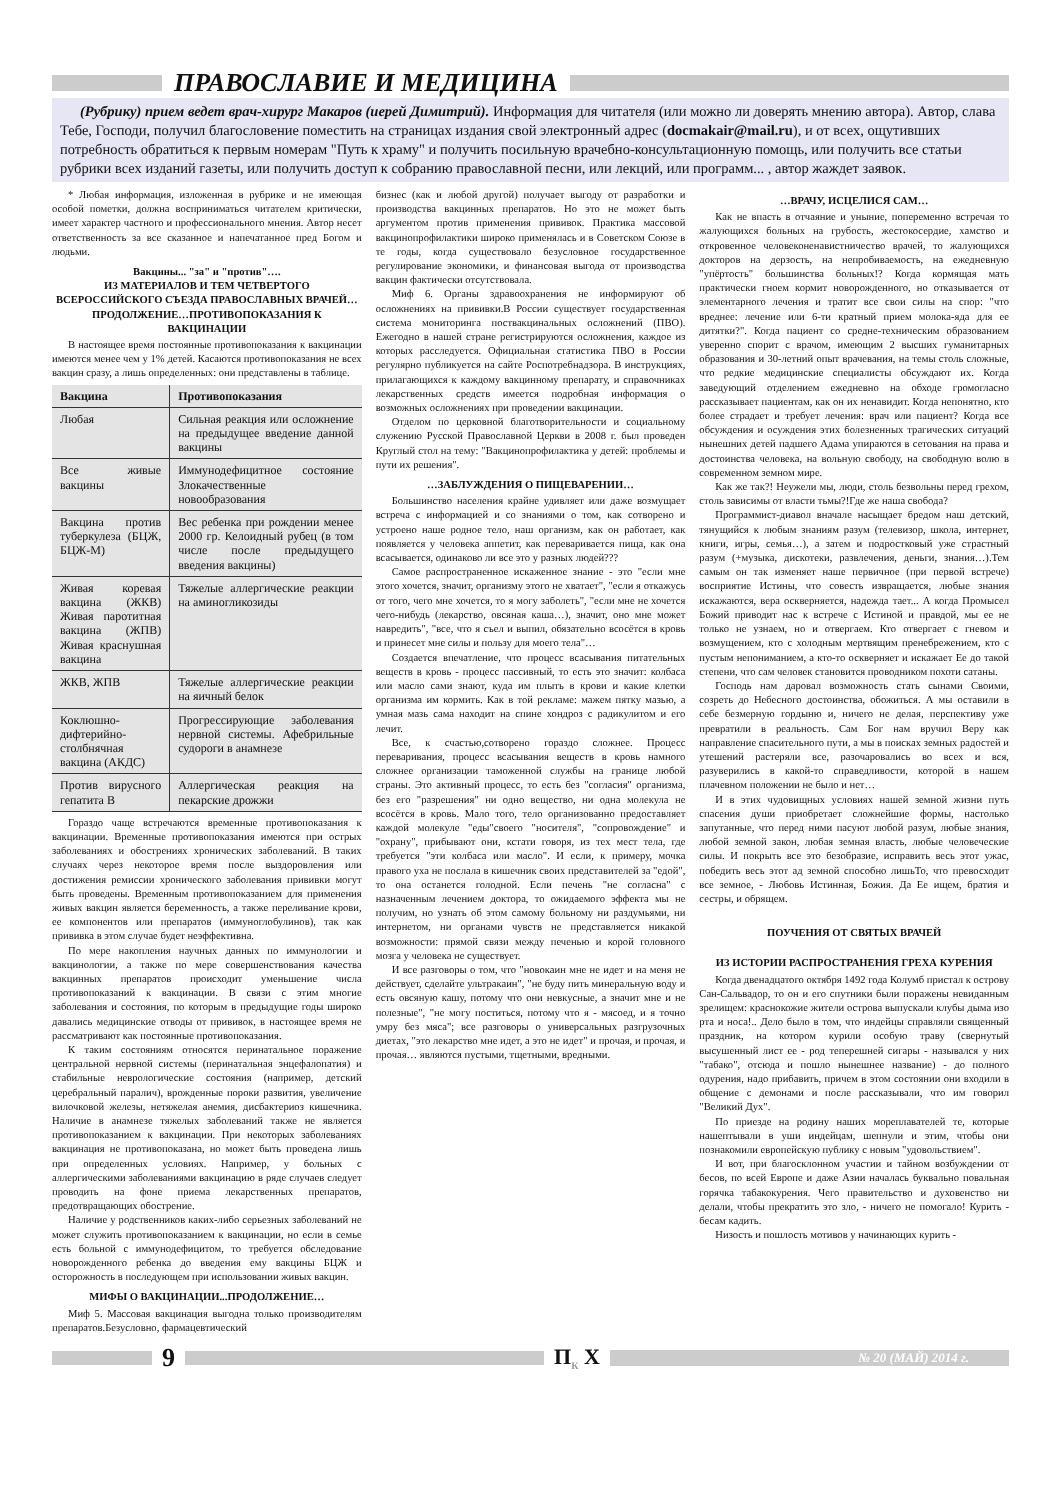ПРАВОСЛАВИЕ И МЕДИЦИНА
(Рубрику) прием ведет врач-хирург Макаров (иерей Димитрий). Информация для читателя (или можно ли доверять мнению автора). Автор, слава Тебе, Господи, получил благословение поместить на страницах издания свой электронный адрес (docmakair@mail.ru), и от всех, ощутивших потребность обратиться к первым номерам "Путь к храму" и получить посильную врачебно-консультационную помощь, или получить все статьи рубрики всех изданий газеты, или получить доступ к собранию православной песни, или лекций, или программ... , автор жаждет заявок.
* Любая информация, изложенная в рубрике и не имеющая особой пометки, должна восприниматься читателем критически, имеет характер частного и профессионального мнения. Автор несет ответственность за все сказанное и напечатанное пред Богом и людьми.
Вакцины... "за" и "против"….
ИЗ МАТЕРИАЛОВ И ТЕМ ЧЕТВЕРТОГО ВСЕРОССИЙСКОГО СЪЕЗДА ПРАВОСЛАВНЫХ ВРАЧЕЙ…ПРОДОЛЖЕНИЕ…ПРОТИВОПОКАЗАНИЯ К ВАКЦИНАЦИИ
В настоящее время постоянные противопоказания к вакцинации имеются менее чем у 1% детей. Касаются противопоказания не всех вакцин сразу, а лишь определенных: они представлены в таблице.
| Вакцина | Противопоказания |
| --- | --- |
| Любая | Сильная реакция или осложнение на предыдущее введение данной вакцины |
| Все живые вакцины | Иммунодефицитное состояние Злокачественные новообразования |
| Вакцина против туберкулеза (БЦЖ, БЦЖ-М) | Вес ребенка при рождении менее 2000 гр. Келоидный рубец (в том числе после предыдущего введения вакцины) |
| Живая коревая вакцина (ЖКВ) Живая паротитная вакцина (ЖПВ) Живая краснушная вакцина | Тяжелые аллергические реакции на аминогликозиды |
| ЖКВ, ЖПВ | Тяжелые аллергические реакции на яичный белок |
| Коклюшно-дифтерийно-столбнячная вакцина (АКДС) | Прогрессирующие заболевания нервной системы. Афебрильные судороги в анамнезе |
| Против вирусного гепатита В | Аллергическая реакция на пекарские дрожжи |
Гораздо чаще встречаются временные противопоказания к вакцинации. Временные противопоказания имеются при острых заболеваниях и обострениях хронических заболеваний. В таких случаях через некоторое время после выздоровления или достижения ремиссии хронического заболевания прививки могут быть проведены. Временным противопоказанием для применения живых вакцин является беременность, а также переливание крови, ее компонентов или препаратов (иммуноглобулинов), так как прививка в этом случае будет неэффективна.
По мере накопления научных данных по иммунологии и вакцинологии, а также по мере совершенствования качества вакцинных препаратов происходит уменьшение числа противопоказаний к вакцинации. В связи с этим многие заболевания и состояния, по которым в предыдущие годы широко давались медицинские отводы от прививок, в настоящее время не рассматривают как постоянные противопоказания.
К таким состояниям относятся перинатальное поражение центральной нервной системы (перинатальная энцефалопатия) и стабильные неврологические состояния (например, детский церебральный паралич), врожденные пороки развития, увеличение вилочковой железы, нетяжелая анемия, дисбактериоз кишечника. Наличие в анамнезе тяжелых заболеваний также не является противопоказанием к вакцинации. При некоторых заболеваниях вакцинация не противопоказана, но может быть проведена лишь при определенных условиях. Например, у больных с аллергическими заболеваниями вакцинацию в ряде случаев следует проводить на фоне приема лекарственных препаратов, предотвращающих обострение.
Наличие у родственников каких-либо серьезных заболеваний не может служить противопоказанием к вакцинации, но если в семье есть больной с иммунодефицитом, то требуется обследование новорожденного ребенка до введения ему вакцины БЦЖ и осторожность в последующем при использовании живых вакцин.
МИФЫ О ВАКЦИНАЦИИ...ПРОДОЛЖЕНИЕ…
Миф 5. Массовая вакцинация выгодна только производителям препаратов.Безусловно, фармацевтический
бизнес (как и любой другой) получает выгоду от разработки и производства вакцинных препаратов. Но это не может быть аргументом против применения прививок. Практика массовой вакцинопрофилактики широко применялась и в Советском Союзе в те годы, когда существовало безусловное государственное регулирование экономики, и финансовая выгода от производства вакцин фактически отсутствовала.
Миф 6. Органы здравоохранения не информируют об осложнениях на прививки.В России существует государственная система мониторинга поствакцинальных осложнений (ПВО). Ежегодно в нашей стране регистрируются осложнения, каждое из которых расследуется. Официальная статистика ПВО в России регулярно публикуется на сайте Роспотребнадзора. В инструкциях, прилагающихся к каждому вакцинному препарату, и справочниках лекарственных средств имеется подробная информация о возможных осложнениях при проведении вакцинации.
Отделом по церковной благотворительности и социальному служению Русской Православной Церкви в 2008 г. был проведен Круглый стол на тему: "Вакцинопрофилактика у детей: проблемы и пути их решения".
…ЗАБЛУЖДЕНИЯ О ПИЩЕВАРЕНИИ…
Большинство населения крайне удивляет или даже возмущает встреча с информацией и со знаниями о том, как сотворено и устроено наше родное тело, наш организм, как он работает, как появляется у человека аппетит, как переваривается пища, как она всасывается, одинаково ли все это у разных людей???
Самое распространенное искаженное знание - это "если мне этого хочется, значит, организму этого не хватает", "если я откажусь от того, чего мне хочется, то я могу заболеть", "если мне не хочется чего-нибудь (лекарство, овсяная каша…), значит, оно мне может навредить", "все, что я съел и выпил, обязательно всосётся в кровь и принесет мне силы и пользу для моего тела"…
Создается впечатление, что процесс всасывания питательных веществ в кровь - процесс пассивный, то есть это значит: колбаса или масло сами знают, куда им плыть в крови и какие клетки организма им кормить. Как в той рекламе: мажем пятку мазью, а умная мазь сама находит на спине хондроз с радикулитом и его лечит.
Все, к счастью,сотворено гораздо сложнее. Процесс переваривания, процесс всасывания веществ в кровь намного сложнее организации таможенной службы на границе любой страны. Это активный процесс, то есть без "согласия" организма, без его "разрешения" ни одно вещество, ни одна молекула не всосётся в кровь. Мало того, тело организованно предоставляет каждой молекуле "еды"своего "носителя", "сопровождение" и "охрану", прибывают они, кстати говоря, из тех мест тела, где требуется "эти колбаса или масло". И если, к примеру, мочка правого уха не послала в кишечник своих представителей за "едой", то она останется голодной. Если печень "не согласна" с назначенным лечением доктора, то ожидаемого эффекта мы не получим, но узнать об этом самому больному ни раздумьями, ни интернетом, ни органами чувств не представляется никакой возможности: прямой связи между печенью и корой головного мозга у человека не существует.
И все разговоры о том, что "новокаин мне не идет и на меня не действует, сделайте ультракаин", "не буду пить минеральную воду и есть овсяную кашу, потому что они невкусные, а значит мне и не полезные", "не могу поститься, потому что я - мясоед, и я точно умру без мяса"; все разговоры о универсальных разгрузочных диетах, "это лекарство мне идет, а это не идет" и прочая, и прочая, и прочая… являются пустыми, тщетными, вредными.
…ВРАЧУ, ИСЦЕЛИСЯ САМ…
Как не впасть в отчаяние и уныние, попеременно встречая то жалующихся больных на грубость, жестокосердие, хамство и откровенное человеконенавистничество врачей, то жалующихся докторов на дерзость, на непробиваемость, на ежедневную "упёртость" большинства больных!? Когда кормящая мать практически гноем кормит новорожденного, но отказывается от элементарного лечения и тратит все свои силы на спор: "что вреднее: лечение или 6-ти кратный прием молока-яда для ее дитятки?". Когда пациент со средне-техническим образованием уверенно спорит с врачом, имеющим 2 высших гуманитарных образования и 30-летний опыт врачевания, на темы столь сложные, что редкие медицинские специалисты обсуждают их. Когда заведующий отделением ежедневно на обходе громогласно рассказывает пациентам, как он их ненавидит. Когда непонятно, кто более страдает и требует лечения: врач или пациент? Когда все обсуждения и осуждения этих болезненных трагических ситуаций нынешних детей падшего Адама упираются в сетования на права и достоинства человека, на вольную свободу, на свободную волю в современном земном мире.
Как же так?! Неужели мы, люди, столь безвольны перед грехом, столь зависимы от власти тьмы?!Где же наша свобода?
Программист-диавол вначале насыщает бредом наш детский, тянущийся к любым знаниям разум (телевизор, школа, интернет, книги, игры, семья…), а затем и подростковый уже страстный разум (+музыка, дискотеки, развлечения, деньги, знания…).Тем самым он так изменяет наше первичное (при первой встрече) восприятие Истины, что совесть извращается, любые знания искажаются, вера оскверняется, надежда тает... А когда Промысел Божий приводит нас к встрече с Истиной и правдой, мы ее не только не узнаем, но и отвергаем. Кто отвергает с гневом и возмущением, кто с холодным мертвящим пренебрежением, кто с пустым непониманием, а кто-то оскверняет и искажает Ее до такой степени, что сам человек становится проводником похоти сатаны.
Господь нам даровал возможность стать сынами Своими, созреть до Небесного достоинства, обожиться. А мы оставили в себе безмерную гордыню и, ничего не делая, перспективу уже превратили в реальность. Сам Бог нам вручил Веру как направление спасительного пути, а мы в поисках земных радостей и утешений растеряли все, разочаровались во всех и вся, разуверились в какой-то справедливости, которой в нашем плачевном положении не было и нет…
И в этих чудовищных условиях нашей земной жизни путь спасения души приобретает сложнейшие формы, настолько запутанные, что перед ними пасуют любой разум, любые знания, любой земной закон, любая земная власть, любые человеческие силы. И покрыть все это безобразие, исправить весь этот ужас, победить весь этот ад земной способно лишьТо, что превосходит все земное, - Любовь Истинная, Божия. Да Ее ищем, братия и сестры, и обрящем.
ПОУЧЕНИЯ ОТ СВЯТЫХ ВРАЧЕЙ
ИЗ ИСТОРИИ РАСПРОСТРАНЕНИЯ ГРЕХА КУРЕНИЯ
Когда двенадцатого октября 1492 года Колумб пристал к острову Сан-Сальвадор, то он и его спутники были поражены невиданным зрелищем: краснокожие жители острова выпускали клубы дыма изо рта и носа!.. Дело было в том, что индейцы справляли священный праздник, на котором курили особую траву (свернутый высушенный лист ее - род теперешней сигары - назывался у них "табако", отсюда и пошло нынешнее название) - до полного одурения, надо прибавить, причем в этом состоянии они входили в общение с демонами и после рассказывали, что им говорил "Великий Дух".
По приезде на родину наших мореплавателей те, которые нашептывали в уши индейцам, шепнули и этим, чтобы они познакомили европейскую публику с новым "удовольствием".
И вот, при благосклонном участии и тайном возбуждении от бесов, по всей Европе и даже Азии началась буквально повальная горячка табакокурения. Чего правительство и духовенство ни делали, чтобы прекратить это зло, - ничего не помогало! Курить - бесам кадить.
Низость и пошлость мотивов у начинающих курить -
9
П<sub>К</sub> Х
№ 20 (МАЙ) 2014 г.